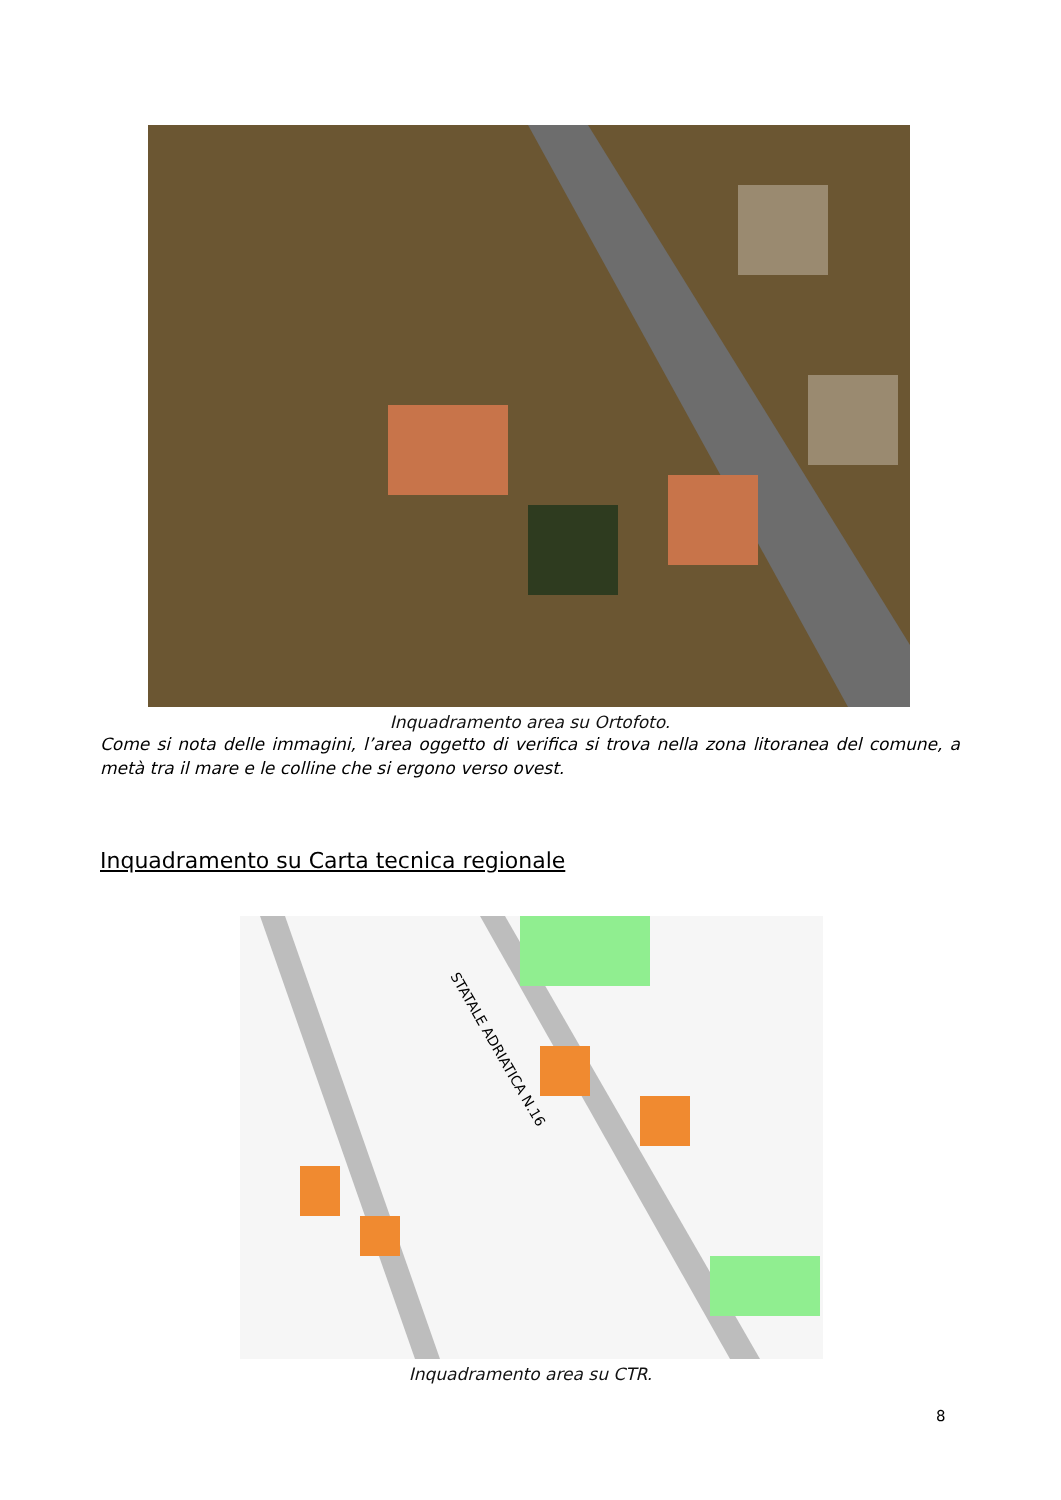Inquadramento area su Ortofoto.
Come si nota delle immagini, l’area oggetto di verifica si trova nella zona litoranea del comune, a metà tra il mare e le colline che si ergono verso ovest.
Inquadramento su Carta tecnica regionale
STATALE ADRIATICA N.16
Inquadramento area su CTR.
8